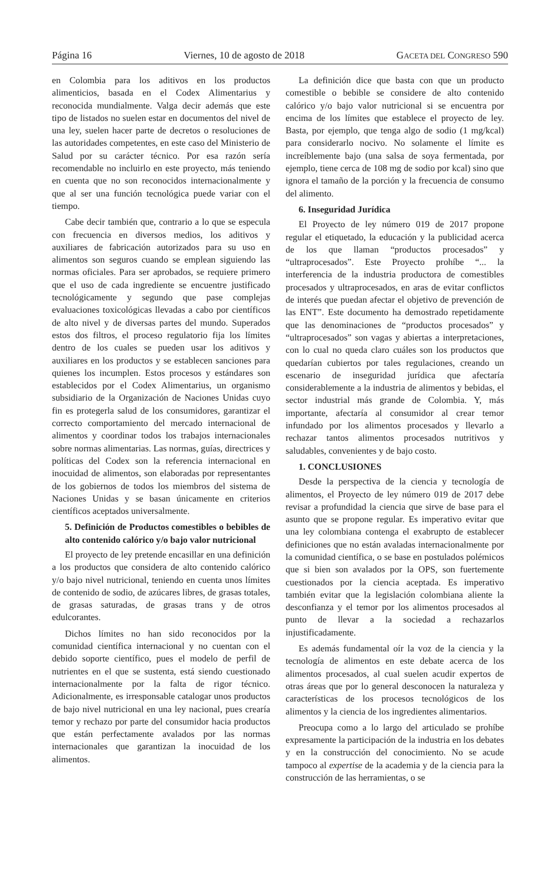Página 16 Viernes, 10 de agosto de 2018 GACETA DEL CONGRESO 590
en Colombia para los aditivos en los productos alimenticios, basada en el Codex Alimentarius y reconocida mundialmente. Valga decir además que este tipo de listados no suelen estar en documentos del nivel de una ley, suelen hacer parte de decretos o resoluciones de las autoridades competentes, en este caso del Ministerio de Salud por su carácter técnico. Por esa razón sería recomendable no incluirlo en este proyecto, más teniendo en cuenta que no son reconocidos internacionalmente y que al ser una función tecnológica puede variar con el tiempo.
Cabe decir también que, contrario a lo que se especula con frecuencia en diversos medios, los aditivos y auxiliares de fabricación autorizados para su uso en alimentos son seguros cuando se emplean siguiendo las normas oficiales. Para ser aprobados, se requiere primero que el uso de cada ingrediente se encuentre justificado tecnológicamente y segundo que pase complejas evaluaciones toxicológicas llevadas a cabo por científicos de alto nivel y de diversas partes del mundo. Superados estos dos filtros, el proceso regulatorio fija los límites dentro de los cuales se pueden usar los aditivos y auxiliares en los productos y se establecen sanciones para quienes los incumplen. Estos procesos y estándares son establecidos por el Codex Alimentarius, un organismo subsidiario de la Organización de Naciones Unidas cuyo fin es protegerla salud de los consumidores, garantizar el correcto comportamiento del mercado internacional de alimentos y coordinar todos los trabajos internacionales sobre normas alimentarias. Las normas, guías, directrices y políticas del Codex son la referencia internacional en inocuidad de alimentos, son elaboradas por representantes de los gobiernos de todos los miembros del sistema de Naciones Unidas y se basan únicamente en criterios científicos aceptados universalmente.
5. Definición de Productos comestibles o bebibles de alto contenido calórico y/o bajo valor nutricional
El proyecto de ley pretende encasillar en una definición a los productos que considera de alto contenido calórico y/o bajo nivel nutricional, teniendo en cuenta unos límites de contenido de sodio, de azúcares libres, de grasas totales, de grasas saturadas, de grasas trans y de otros edulcorantes.
Dichos límites no han sido reconocidos por la comunidad científica internacional y no cuentan con el debido soporte científico, pues el modelo de perfil de nutrientes en el que se sustenta, está siendo cuestionado internacionalmente por la falta de rigor técnico. Adicionalmente, es irresponsable catalogar unos productos de bajo nivel nutricional en una ley nacional, pues crearía temor y rechazo por parte del consumidor hacia productos que están perfectamente avalados por las normas internacionales que garantizan la inocuidad de los alimentos.
La definición dice que basta con que un producto comestible o bebible se considere de alto contenido calórico y/o bajo valor nutricional si se encuentra por encima de los límites que establece el proyecto de ley. Basta, por ejemplo, que tenga algo de sodio (1 mg/kcal) para considerarlo nocivo. No solamente el límite es increíblemente bajo (una salsa de soya fermentada, por ejemplo, tiene cerca de 108 mg de sodio por kcal) sino que ignora el tamaño de la porción y la frecuencia de consumo del alimento.
6. Inseguridad Jurídica
El Proyecto de ley número 019 de 2017 propone regular el etiquetado, la educación y la publicidad acerca de los que llaman “productos procesados” y “ultraprocesados”. Este Proyecto prohíbe “... la interferencia de la industria productora de comestibles procesados y ultraprocesados, en aras de evitar conflictos de interés que puedan afectar el objetivo de prevención de las ENT”. Este documento ha demostrado repetidamente que las denominaciones de “productos procesados” y “ultraprocesados” son vagas y abiertas a interpretaciones, con lo cual no queda claro cuáles son los productos que quedarían cubiertos por tales regulaciones, creando un escenario de inseguridad jurídica que afectaría considerablemente a la industria de alimentos y bebidas, el sector industrial más grande de Colombia. Y, más importante, afectaría al consumidor al crear temor infundado por los alimentos procesados y llevarlo a rechazar tantos alimentos procesados nutritivos y saludables, convenientes y de bajo costo.
1. CONCLUSIONES
Desde la perspectiva de la ciencia y tecnología de alimentos, el Proyecto de ley número 019 de 2017 debe revisar a profundidad la ciencia que sirve de base para el asunto que se propone regular. Es imperativo evitar que una ley colombiana contenga el exabrupto de establecer definiciones que no están avaladas internacionalmente por la comunidad científica, o se base en postulados polémicos que si bien son avalados por la OPS, son fuertemente cuestionados por la ciencia aceptada. Es imperativo también evitar que la legislación colombiana aliente la desconfianza y el temor por los alimentos procesados al punto de llevar a la sociedad a rechazarlos injustificadamente.
Es además fundamental oír la voz de la ciencia y la tecnología de alimentos en este debate acerca de los alimentos procesados, al cual suelen acudir expertos de otras áreas que por lo general desconocen la naturaleza y características de los procesos tecnológicos de los alimentos y la ciencia de los ingredientes alimentarios.
Preocupa como a lo largo del articulado se prohíbe expresamente la participación de la industria en los debates y en la construcción del conocimiento. No se acude tampoco al expertise de la academia y de la ciencia para la construcción de las herramientas, o se